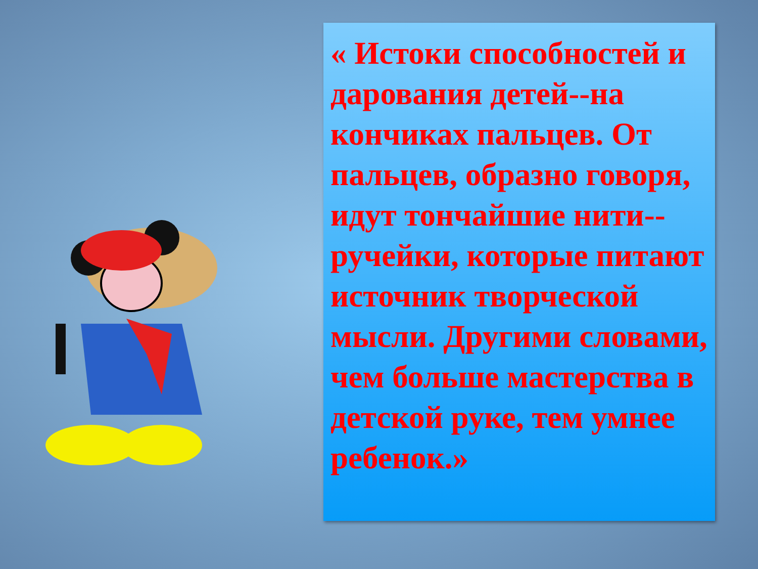« Истоки способностей и дарования детей--на кончиках пальцев. От пальцев, образно говоря, идут тончайшие нити--ручейки, которые питают источник творческой мысли. Другими словами, чем больше мастерства в детской руке, тем умнее ребенок.»